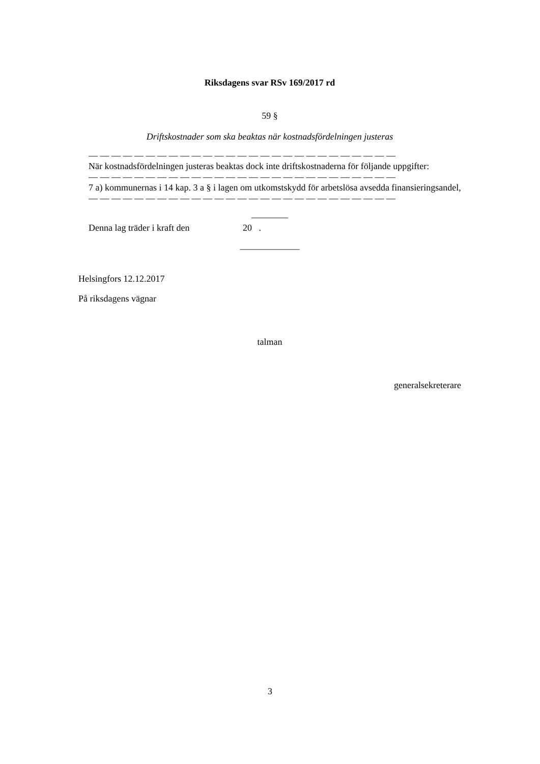Riksdagens svar RSv 169/2017 rd
59 §
Driftskostnader som ska beaktas när kostnadsfördelningen justeras
— — — — — — — — — — — — — — — — — — — — — — — — — — —
När kostnadsfördelningen justeras beaktas dock inte driftskostnaderna för följande uppgifter:
— — — — — — — — — — — — — — — — — — — — — — — — — — —
7 a) kommunernas i 14 kap. 3 a § i lagen om utkomstskydd för arbetslösa avsedda finansieringsandel,
— — — — — — — — — — — — — — — — — — — — — — — — — — —
________
Denna lag träder i kraft den 20 .
_____________
Helsingfors 12.12.2017
På riksdagens vägnar
talman
generalsekreterare
3